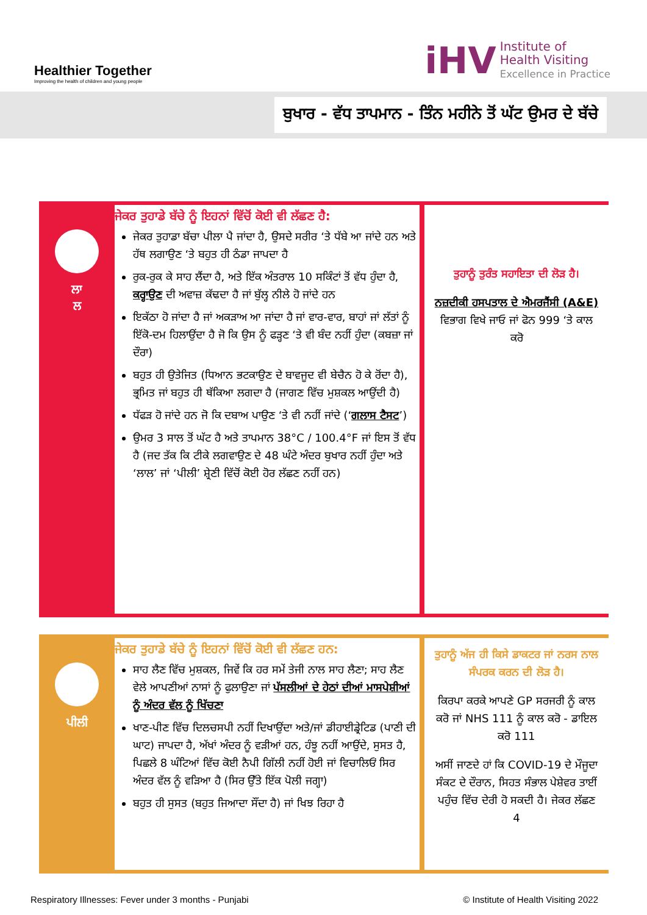Healthier Together
Improving the health of children and young people
iHV Institute of
Health Visiting
Excellence in Practice
ਬੁਖਾਰ - ਵੱਧ ਤਾਪਮਾਨ - ਤਿੰਨ ਮਹੀਨੇ ਤੋਂ ਘੱਟ ਉਮਰ ਦੇ ਬੱਚੇ
ਲਾ
ਲ
ਜੇਕਰ ਤੁਹਾਡੇ ਬੱਚੇ ਨੂੰ ਇਹਨਾਂ ਵਿੱਚੋਂ ਕੋਈ ਵੀ ਲੱਛਣ ਹੈ:
ਜੇਕਰ ਤੁਹਾਡਾ ਬੱਚਾ ਪੀਲਾ ਪੈ ਜਾਂਦਾ ਹੈ, ਉਸਦੇ ਸਰੀਰ ‘ਤੇ ਧੱਬੇ ਆ ਜਾਂਦੇ ਹਨ ਅਤੇ ਹੱਥ ਲਗਾਉਣ ‘ਤੇ ਬਹੁਤ ਹੀ ਠੰਡਾ ਜਾਪਦਾ ਹੈ
ਰੁਕ-ਰੁਕ ਕੇ ਸਾਹ ਲੈਂਦਾ ਹੈ, ਅਤੇ ਇੱਕ ਅੰਤਰਾਲ 10 ਸਕਿੰਟਾਂ ਤੋਂ ਵੱਧ ਹੁੰਦਾ ਹੈ, ਕਰ੍ਹਾਉਣ ਦੀ ਅਵਾਜ਼ ਕੱਢਦਾ ਹੈ ਜਾਂ ਬੁੱਲ੍ਹ ਨੀਲੇ ਹੋ ਜਾਂਦੇ ਹਨ
ਇਕੱਠਾ ਹੋ ਜਾਂਦਾ ਹੈ ਜਾਂ ਅਕੜਾਅ ਆ ਜਾਂਦਾ ਹੈ ਜਾਂ ਵਾਰ-ਵਾਰ, ਬਾਹਾਂ ਜਾਂ ਲੱਤਾਂ ਨੂੰ ਇੱਕੋ-ਦਮ ਹਿਲਾਉਂਦਾ ਹੈ ਜੋ ਕਿ ਉਸ ਨੂੰ ਫੜ੍ਹਣ ‘ਤੇ ਵੀ ਬੰਦ ਨਹੀਂ ਹੁੰਦਾ (ਕਬਜ਼ਾ ਜਾਂ ਦੌਰਾ)
ਬਹੁਤ ਹੀ ਉਤੇਜਿਤ (ਧਿਆਨ ਭਟਕਾਉਣ ਦੇ ਬਾਵਜੂਦ ਵੀ ਬੇਚੈਨ ਹੋ ਕੇ ਰੋਂਦਾ ਹੈ), ਭ੍ਰਮਿਤ ਜਾਂ ਬਹੁਤ ਹੀ ਥੱਕਿਆ ਲਗਦਾ ਹੈ (ਜਾਗਣ ਵਿੱਚ ਮੁਸ਼ਕਲ ਆਉਂਦੀ ਹੈ)
ਧੱਫੜ ਹੋ ਜਾਂਦੇ ਹਨ ਜੋ ਕਿ ਦਬਾਅ ਪਾਉਣ ‘ਤੇ ਵੀ ਨਹੀਂ ਜਾਂਦੇ (‘ਗਲਾਸ ਟੈਸਟ’)
ਉਮਰ 3 ਸਾਲ ਤੋਂ ਘੱਟ ਹੈ ਅਤੇ ਤਾਪਮਾਨ 38°C / 100.4°F ਜਾਂ ਇਸ ਤੋਂ ਵੱਧ ਹੈ (ਜਦ ਤੱਕ ਕਿ ਟੀਕੇ ਲਗਵਾਉਣ ਦੇ 48 ਘੰਟੇ ਅੰਦਰ ਬੁਖਾਰ ਨਹੀਂ ਹੁੰਦਾ ਅਤੇ ‘ਲਾਲ’ ਜਾਂ ‘ਪੀਲੀ’ ਸ਼੍ਰੇਣੀ ਵਿੱਚੋਂ ਕੋਈ ਹੋਰ ਲੱਛਣ ਨਹੀਂ ਹਨ)
ਤੁਹਾਨੂੰ ਤੁਰੰਤ ਸਹਾਇਤਾ ਦੀ ਲੋੜ ਹੈ।
ਨਜ਼ਦੀਕੀ ਹਸਪਤਾਲ ਦੇ ਐਮਰਜੈਂਸੀ (A&E) ਵਿਭਾਗ ਵਿਖੇ ਜਾਓ ਜਾਂ ਫੋਨ 999 ‘ਤੇ ਕਾਲ ਕਰੋ
ਪੀਲੀ
ਜੇਕਰ ਤੁਹਾਡੇ ਬੱਚੇ ਨੂੰ ਇਹਨਾਂ ਵਿੱਚੋਂ ਕੋਈ ਵੀ ਲੱਛਣ ਹਨ:
ਸਾਹ ਲੈਣ ਵਿੱਚ ਮੁਸ਼ਕਲ, ਜਿਵੇਂ ਕਿ ਹਰ ਸਮੇਂ ਤੇਜੀ ਨਾਲ ਸਾਹ ਲੈਣਾ; ਸਾਹ ਲੈਣ ਵੇਲੇ ਆਪਣੀਆਂ ਨਾਸਾਂ ਨੂੰ ਫੁਲਾਉਣਾ ਜਾਂ ਪੱਸਲੀਆਂ ਦੇ ਹੇਠਾਂ ਦੀਆਂ ਮਾਸਪੇਸ਼ੀਆਂ ਨੂੰ ਅੰਦਰ ਵੱਲ ਨੂੰ ਖਿੱਚਣਾ
ਖਾਣ-ਪੀਣ ਵਿੱਚ ਦਿਲਚਸਪੀ ਨਹੀਂ ਦਿਖਾਉਂਦਾ ਅਤੇ/ਜਾਂ ਡੀਹਾਈਡ੍ਰੇਟਿਡ (ਪਾਣੀ ਦੀ ਘਾਟ) ਜਾਪਦਾ ਹੈ, ਅੱਖਾਂ ਅੰਦਰ ਨੂੰ ਵੜੀਆਂ ਹਨ, ਹੰਝੂ ਨਹੀਂ ਆਉਂਦੇ, ਸੁਸਤ ਹੈ, ਪਿਛਲੇ 8 ਘੰਟਿਆਂ ਵਿੱਚ ਕੋਈ ਨੈਪੀ ਗਿੱਲੀ ਨਹੀਂ ਹੋਈ ਜਾਂ ਵਿਚਾਲਿਓਂ ਸਿਰ ਅੰਦਰ ਵੱਲ ਨੂੰ ਵੜਿਆ ਹੈ (ਸਿਰ ਉੱਤੇ ਇੱਕ ਪੋਲੀ ਜਗ੍ਹਾ)
ਬਹੁਤ ਹੀ ਸੁਸਤ (ਬਹੁਤ ਜਿਆਦਾ ਸੌਂਦਾ ਹੈ) ਜਾਂ ਖਿਝ ਰਿਹਾ ਹੈ
ਤੁਹਾਨੂੰ ਅੱਜ ਹੀ ਕਿਸੇ ਡਾਕਟਰ ਜਾਂ ਨਰਸ ਨਾਲ ਸੰਪਰਕ ਕਰਨ ਦੀ ਲੋੜ ਹੈ।
ਕਿਰਪਾ ਕਰਕੇ ਆਪਣੇ GP ਸਰਜਰੀ ਨੂੰ ਕਾਲ ਕਰੋ ਜਾਂ NHS 111 ਨੂੰ ਕਾਲ ਕਰੋ - ਡਾਇਲ ਕਰੋ 111
ਅਸੀਂ ਜਾਣਦੇ ਹਾਂ ਕਿ COVID-19 ਦੇ ਮੌਜੂਦਾ ਸੰਕਟ ਦੇ ਦੌਰਾਨ, ਸਿਹਤ ਸੰਭਾਲ ਪੇਸ਼ੇਵਰ ਤਾਈਂ ਪਹੁੰਚ ਵਿੱਚ ਦੇਰੀ ਹੋ ਸਕਦੀ ਹੈ। ਜੇਕਰ ਲੱਛਣ 4
Respiratory Illnesses: Fever under 3 months - Punjabi © Institute of Health Visiting 2022